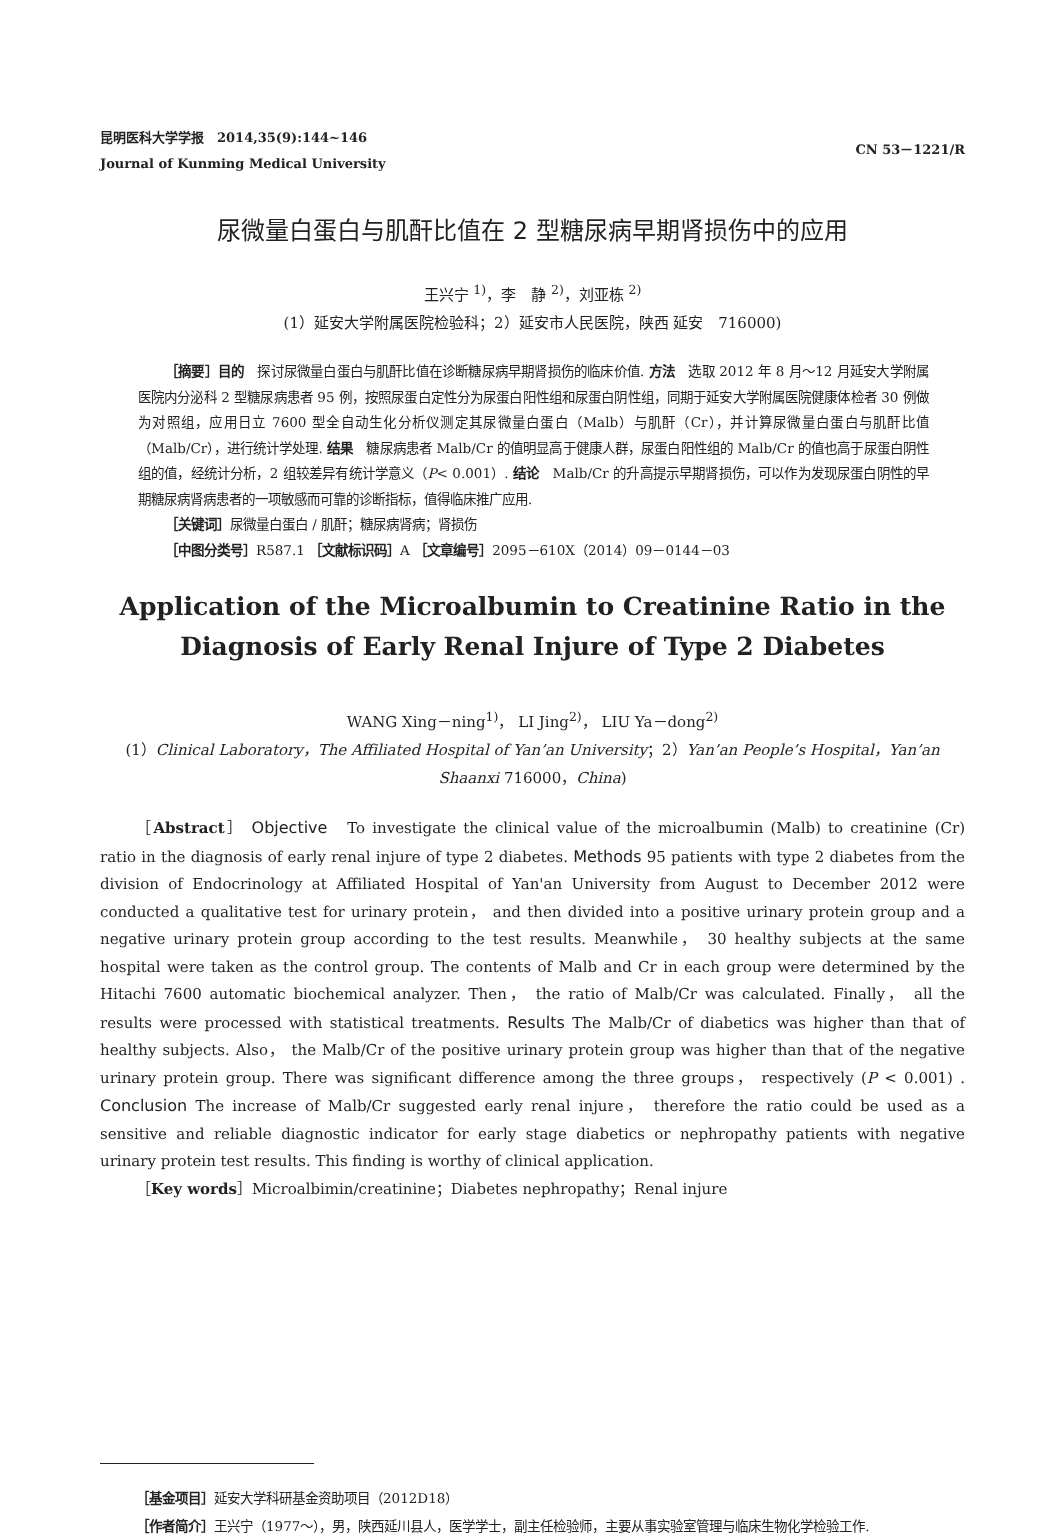昆明医科大学学报　2014,35(9):144~146
Journal of Kunming Medical University
CN 53－1221/R
尿微量白蛋白与肌酐比值在 2 型糖尿病早期肾损伤中的应用
王兴宁 <sup>1)</sup>，李　静 <sup>2)</sup>，刘亚栋 <sup>2)</sup>
(1）延安大学附属医院检验科；2）延安市人民医院，陕西 延安　716000)
［摘要］目的　探讨尿微量白蛋白与肌酐比值在诊断糖尿病早期肾损伤的临床价值. 方法　选取 2012 年 8 月～12 月延安大学附属医院内分泌科 2 型糖尿病患者 95 例，按照尿蛋白定性分为尿蛋白阳性组和尿蛋白阴性组，同期于延安大学附属医院健康体检者 30 例做为对照组，应用日立 7600 型全自动生化分析仪测定其尿微量白蛋白（Malb）与肌酐（Cr），并计算尿微量白蛋白与肌酐比值（Malb/Cr），进行统计学处理. 结果　糖尿病患者 Malb/Cr 的值明显高于健康人群，尿蛋白阳性组的 Malb/Cr 的值也高于尿蛋白阴性组的值，经统计分析，2 组较差异有统计学意义（P< 0.001）. 结论　Malb/Cr 的升高提示早期肾损伤，可以作为发现尿蛋白阴性的早期糖尿病肾病患者的一项敏感而可靠的诊断指标，值得临床推广应用.
［关键词］尿微量白蛋白 / 肌酐；糖尿病肾病；肾损伤
［中图分类号］R587.1 ［文献标识码］A ［文章编号］2095－610X（2014）09－0144－03
Application of the Microalbumin to Creatinine Ratio in the Diagnosis of Early Renal Injure of Type 2 Diabetes
WANG Xing－ning<sup>1)</sup>， LI Jing<sup>2)</sup>， LIU Ya－dong<sup>2)</sup>
(1）Clinical Laboratory，The Affiliated Hospital of Yan’an University；2）Yan’an People’s Hospital，Yan’an Shaanxi 716000，China)
［Abstract］ Objective　To investigate the clinical value of the microalbumin (Malb) to creatinine (Cr) ratio in the diagnosis of early renal injure of type 2 diabetes. Methods 95 patients with type 2 diabetes from the division of Endocrinology at Affiliated Hospital of Yan'an University from August to December 2012 were conducted a qualitative test for urinary protein， and then divided into a positive urinary protein group and a negative urinary protein group according to the test results. Meanwhile， 30 healthy subjects at the same hospital were taken as the control group. The contents of Malb and Cr in each group were determined by the Hitachi 7600 automatic biochemical analyzer. Then， the ratio of Malb/Cr was calculated. Finally， all the results were processed with statistical treatments. Results The Malb/Cr of diabetics was higher than that of healthy subjects. Also， the Malb/Cr of the positive urinary protein group was higher than that of the negative urinary protein group. There was significant difference among the three groups， respectively (P < 0.001) . Conclusion The increase of Malb/Cr suggested early renal injure， therefore the ratio could be used as a sensitive and reliable diagnostic indicator for early stage diabetics or nephropathy patients with negative urinary protein test results. This finding is worthy of clinical application.
［Key words］Microalbimin/creatinine；Diabetes nephropathy；Renal injure
［基金项目］延安大学科研基金资助项目（2012D18）
［作者简介］王兴宁（1977～），男，陕西延川县人，医学学士，副主任检验师，主要从事实验室管理与临床生物化学检验工作.